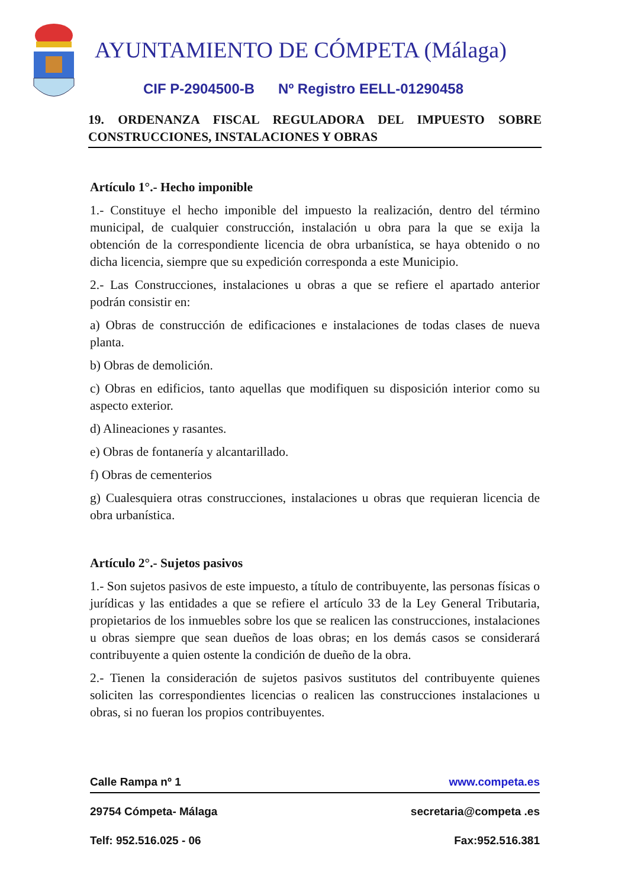AYUNTAMIENTO DE CÓMPETA (Málaga)
CIF P-2904500-B Nº Registro EELL-01290458
19. ORDENANZA FISCAL REGULADORA DEL IMPUESTO SOBRE CONSTRUCCIONES, INSTALACIONES Y OBRAS
Artículo 1°.- Hecho imponible
1.- Constituye el hecho imponible del impuesto la realización, dentro del término municipal, de cualquier construcción, instalación u obra para la que se exija la obtención de la correspondiente licencia de obra urbanística, se haya obtenido o no dicha licencia, siempre que su expedición corresponda a este Municipio.
2.- Las Construcciones, instalaciones u obras a que se refiere el apartado anterior podrán consistir en:
a) Obras de construcción de edificaciones e instalaciones de todas clases de nueva planta.
b) Obras de demolición.
c) Obras en edificios, tanto aquellas que modifiquen su disposición interior como su aspecto exterior.
d) Alineaciones y rasantes.
e) Obras de fontanería y alcantarillado.
f) Obras de cementerios
g) Cualesquiera otras construcciones, instalaciones u obras que requieran licencia de obra urbanística.
Artículo 2°.- Sujetos pasivos
1.- Son sujetos pasivos de este impuesto, a título de contribuyente, las personas físicas o jurídicas y las entidades a que se refiere el artículo 33 de la Ley General Tributaria, propietarios de los inmuebles sobre los que se realicen las construcciones, instalaciones u obras siempre que sean dueños de loas obras; en los demás casos se considerará contribuyente a quien ostente la condición de dueño de la obra.
2.- Tienen la consideración de sujetos pasivos sustitutos del contribuyente quienes soliciten las correspondientes licencias o realicen las construcciones instalaciones u obras, si no fueran los propios contribuyentes.
Calle Rampa nº 1 www.competa.es
29754 Cómpeta- Málaga secretaria@competa .es
Telf: 952.516.025 - 06 Fax:952.516.381